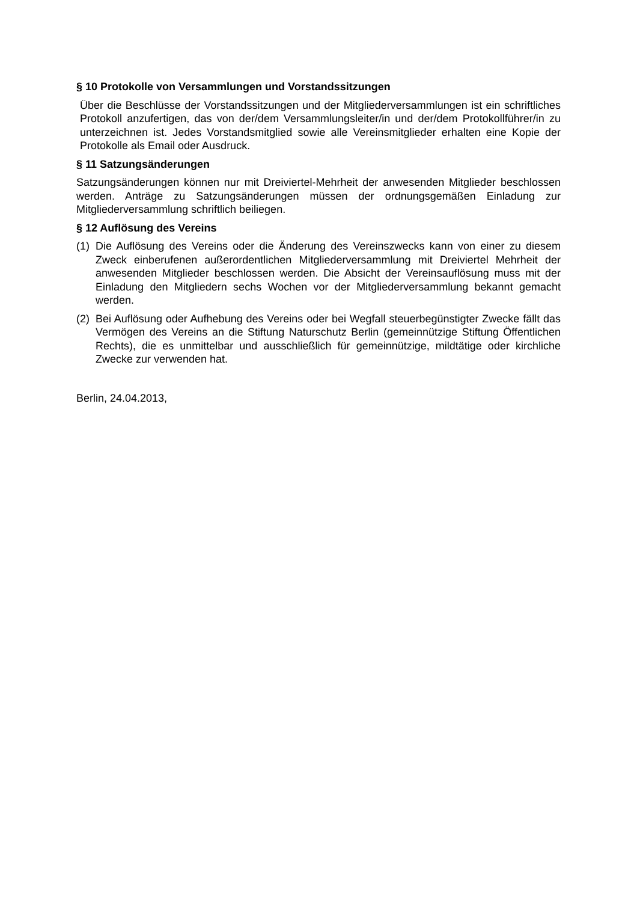§ 10 Protokolle von Versammlungen und Vorstandssitzungen
Über die Beschlüsse der Vorstandssitzungen und der Mitgliederversammlungen ist ein schriftliches Protokoll anzufertigen, das von der/dem Versammlungsleiter/in und der/dem Protokollführer/in zu unterzeichnen ist. Jedes Vorstandsmitglied sowie alle Vereinsmitglieder erhalten eine Kopie der Protokolle als Email oder Ausdruck.
§ 11 Satzungsänderungen
Satzungsänderungen können nur mit Dreiviertel-Mehrheit der anwesenden Mitglieder beschlossen werden. Anträge zu Satzungsänderungen müssen der ordnungsgemäßen Einladung zur Mitgliederversammlung schriftlich beiliegen.
§ 12 Auflösung des Vereins
(1)
Die Auflösung des Vereins oder die Änderung des Vereinszwecks kann von einer zu diesem Zweck einberufenen außerordentlichen Mitgliederversammlung mit Dreiviertel Mehrheit der anwesenden Mitglieder beschlossen werden. Die Absicht der Vereinsauflösung muss mit der Einladung den Mitgliedern sechs Wochen vor der Mitgliederversammlung bekannt gemacht werden.
(2)
Bei Auflösung oder Aufhebung des Vereins oder bei Wegfall steuerbegünstigter Zwecke fällt das Vermögen des Vereins an die Stiftung Naturschutz Berlin (gemeinnützige Stiftung Öffentlichen Rechts), die es unmittelbar und ausschließlich für gemeinnützige, mildtätige oder kirchliche Zwecke zur verwenden hat.
Berlin, 24.04.2013,